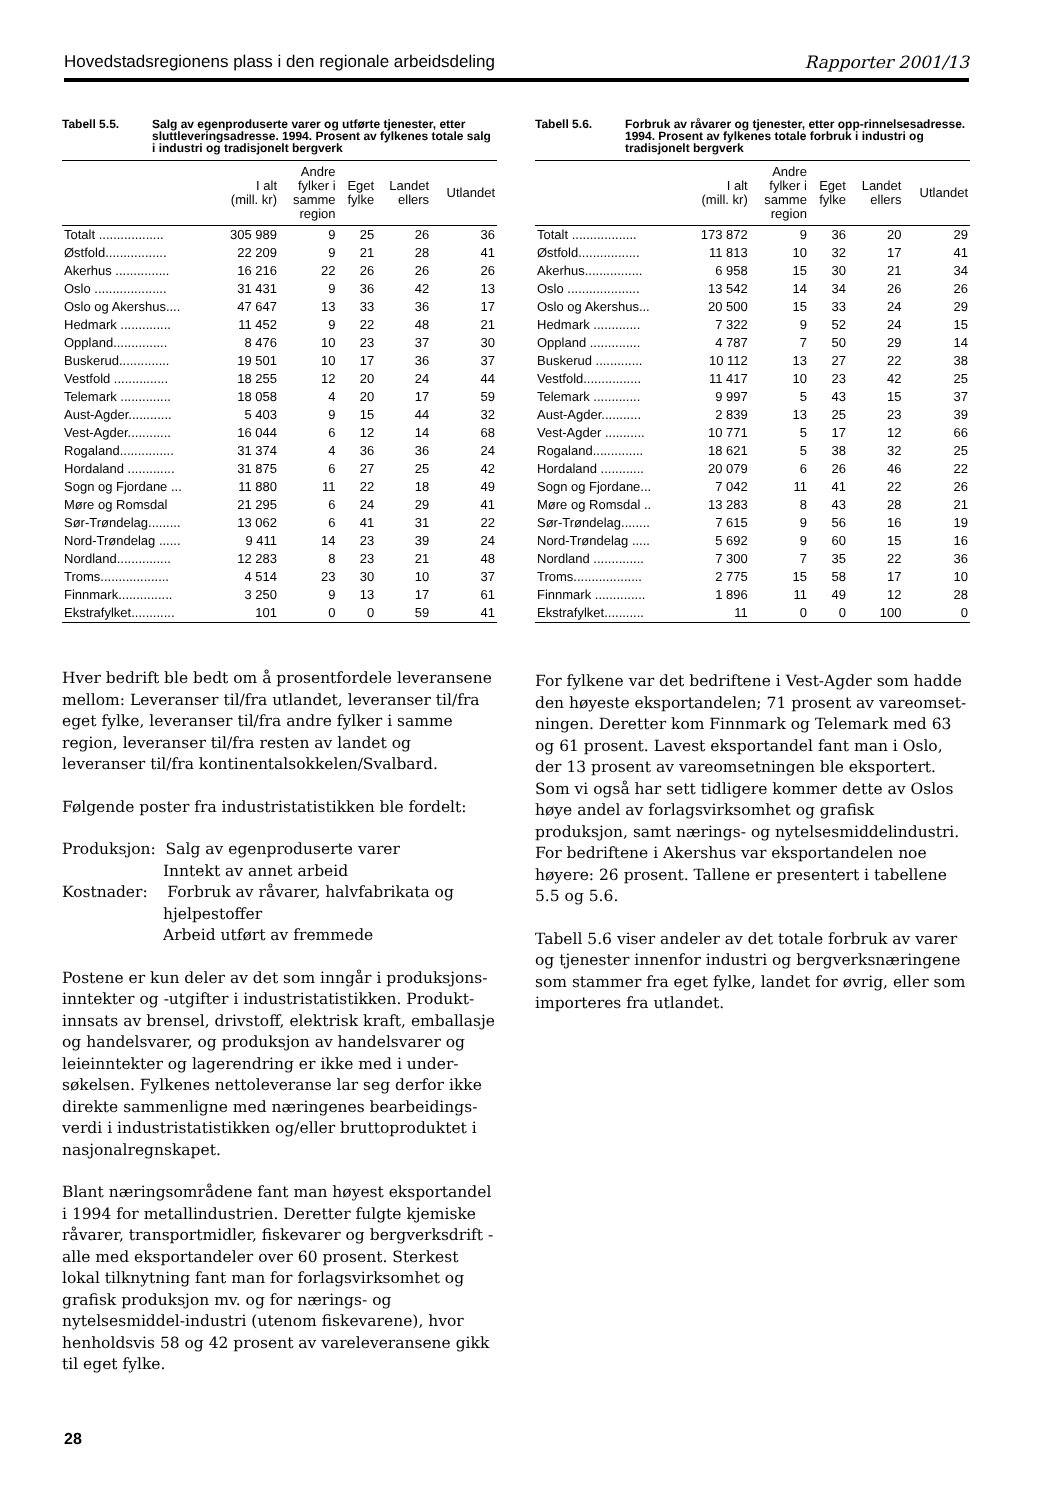Hovedstadsregionens plass i den regionale arbeidsdeling Rapporter 2001/13
Tabell 5.5. Salg av egenproduserte varer og utførte tjenester, etter sluttleveringsadresse. 1994. Prosent av fylkenes totale salg i industri og tradisjonelt bergverk
| | I alt (mill. kr) | Andre fylker i samme region | Eget fylke | Landet ellers | Utlandet |
| --- | --- | --- | --- | --- | --- |
| Totalt .................. | 305 989 | 9 | 25 | 26 | 36 |
| Østfold................. | 22 209 | 9 | 21 | 28 | 41 |
| Akerhus ............... | 16 216 | 22 | 26 | 26 | 26 |
| Oslo .................... | 31 431 | 9 | 36 | 42 | 13 |
| Oslo og Akershus.... | 47 647 | 13 | 33 | 36 | 17 |
| Hedmark .............. | 11 452 | 9 | 22 | 48 | 21 |
| Oppland............... | 8 476 | 10 | 23 | 37 | 30 |
| Buskerud.............. | 19 501 | 10 | 17 | 36 | 37 |
| Vestfold ............... | 18 255 | 12 | 20 | 24 | 44 |
| Telemark .............. | 18 058 | 4 | 20 | 17 | 59 |
| Aust-Agder............ | 5 403 | 9 | 15 | 44 | 32 |
| Vest-Agder............ | 16 044 | 6 | 12 | 14 | 68 |
| Rogaland............... | 31 374 | 4 | 36 | 36 | 24 |
| Hordaland ............. | 31 875 | 6 | 27 | 25 | 42 |
| Sogn og Fjordane ... | 11 880 | 11 | 22 | 18 | 49 |
| Møre og Romsdal | 21 295 | 6 | 24 | 29 | 41 |
| Sør-Trøndelag......... | 13 062 | 6 | 41 | 31 | 22 |
| Nord-Trøndelag ...... | 9 411 | 14 | 23 | 39 | 24 |
| Nordland............... | 12 283 | 8 | 23 | 21 | 48 |
| Troms................... | 4 514 | 23 | 30 | 10 | 37 |
| Finnmark............... | 3 250 | 9 | 13 | 17 | 61 |
| Ekstrafylket............ | 101 | 0 | 0 | 59 | 41 |
Hver bedrift ble bedt om å prosentfordele leveransene mellom: Leveranser til/fra utlandet, leveranser til/fra eget fylke, leveranser til/fra andre fylker i samme region, leveranser til/fra resten av landet og leveranser til/fra kontinentalsokkelen/Svalbard.
Følgende poster fra industristatistikken ble fordelt:
Produksjon: Salg av egenproduserte varer
Inntekt av annet arbeid
Kostnader: Forbruk av råvarer, halvfabrikata og
hjelpestoffer
Arbeid utført av fremmede
Postene er kun deler av det som inngår i produksjons-inntekter og -utgifter i industristatistikken. Produkt-innsats av brensel, drivstoff, elektrisk kraft, emballasje og handelsvarer, og produksjon av handelsvarer og leieinntekter og lagerendring er ikke med i under-søkelsen. Fylkenes nettoleveranse lar seg derfor ikke direkte sammenligne med næringenes bearbeidings-verdi i industristatistikken og/eller bruttoproduktet i nasjonalregnskapet.
Blant næringsområdene fant man høyest eksportandel i 1994 for metallindustrien. Deretter fulgte kjemiske råvarer, transportmidler, fiskevarer og bergverksdrift - alle med eksportandeler over 60 prosent. Sterkest lokal tilknytning fant man for forlagsvirksomhet og grafisk produksjon mv. og for nærings- og nytelsesmiddel-industri (utenom fiskevarene), hvor henholdsvis 58 og 42 prosent av vareleveransene gikk til eget fylke.
Tabell 5.6. Forbruk av råvarer og tjenester, etter opp-rinnelsesadresse. 1994. Prosent av fylkenes totale forbruk i industri og tradisjonelt bergverk
| | I alt (mill. kr) | Andre fylker i samme region | Eget fylke | Landet ellers | Utlandet |
| --- | --- | --- | --- | --- | --- |
| Totalt .................. | 173 872 | 9 | 36 | 20 | 29 |
| Østfold................. | 11 813 | 10 | 32 | 17 | 41 |
| Akerhus................ | 6 958 | 15 | 30 | 21 | 34 |
| Oslo .................... | 13 542 | 14 | 34 | 26 | 26 |
| Oslo og Akershus... | 20 500 | 15 | 33 | 24 | 29 |
| Hedmark ............. | 7 322 | 9 | 52 | 24 | 15 |
| Oppland .............. | 4 787 | 7 | 50 | 29 | 14 |
| Buskerud ............. | 10 112 | 13 | 27 | 22 | 38 |
| Vestfold................ | 11 417 | 10 | 23 | 42 | 25 |
| Telemark ............. | 9 997 | 5 | 43 | 15 | 37 |
| Aust-Agder........... | 2 839 | 13 | 25 | 23 | 39 |
| Vest-Agder ........... | 10 771 | 5 | 17 | 12 | 66 |
| Rogaland.............. | 18 621 | 5 | 38 | 32 | 25 |
| Hordaland ............ | 20 079 | 6 | 26 | 46 | 22 |
| Sogn og Fjordane... | 7 042 | 11 | 41 | 22 | 26 |
| Møre og Romsdal .. | 13 283 | 8 | 43 | 28 | 21 |
| Sør-Trøndelag........ | 7 615 | 9 | 56 | 16 | 19 |
| Nord-Trøndelag ..... | 5 692 | 9 | 60 | 15 | 16 |
| Nordland .............. | 7 300 | 7 | 35 | 22 | 36 |
| Troms................... | 2 775 | 15 | 58 | 17 | 10 |
| Finnmark .............. | 1 896 | 11 | 49 | 12 | 28 |
| Ekstrafylket........... | 11 | 0 | 0 | 100 | 0 |
For fylkene var det bedriftene i Vest-Agder som hadde den høyeste eksportandelen; 71 prosent av vareomset-ningen. Deretter kom Finnmark og Telemark med 63 og 61 prosent. Lavest eksportandel fant man i Oslo, der 13 prosent av vareomsetningen ble eksportert. Som vi også har sett tidligere kommer dette av Oslos høye andel av forlagsvirksomhet og grafisk produksjon, samt nærings- og nytelsesmiddelindustri. For bedriftene i Akershus var eksportandelen noe høyere: 26 prosent. Tallene er presentert i tabellene 5.5 og 5.6.
Tabell 5.6 viser andeler av det totale forbruk av varer og tjenester innenfor industri og bergverksnæringene som stammer fra eget fylke, landet for øvrig, eller som importeres fra utlandet.
28